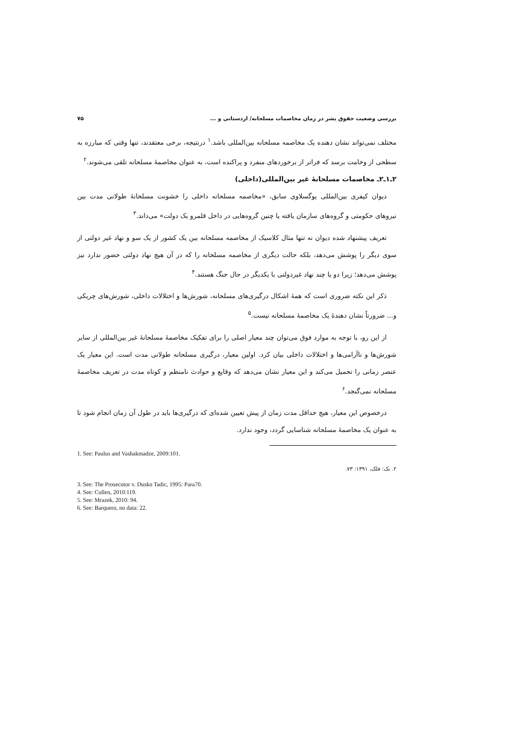بررسی وضعیت حقوق بشر در زمان مخاصمات مسلحانه/ اردستانی و ... ۷۵
مختلف نمی‌تواند نشان دهنده یک مخاصمه مسلحانه بین‌المللی باشد.<sup>۱</sup> درنتیجه، برخی معتقدند، تنها وقتی که مبارزه به سطحی از وخامت برسد که فراتر از برخوردهای منفرد و پراکنده است، به عنوان مخاصمهٔ مسلحانه تلقی می‌شوند.<sup>۲</sup>
۲ـ۱ـ۲ـ مخاصمات مسلحانهٔ غیر بین‌المللی(داخلی)
دیوان کیفری بین‌المللی یوگسلاوی سابق، «مخاصمه مسلحانه داخلی را خشونت مسلحانهٔ طولانی مدت بین نیروهای حکومتی و گروه‌های سازمان یافته یا چنین گروه‌هایی در داخل قلمرو یک دولت» می‌داند.<sup>۳</sup>
تعریف پیشنهاد شده دیوان نه تنها مثال کلاسیک از مخاصمه مسلحانه بین یک کشور از یک سو و نهاد غیر دولتی از سوی دیگر را پوشش می‌دهد، بلکه حالت دیگری از مخاصمه مسلحانه را که در آن هیچ نهاد دولتی حضور ندارد نیز پوشش می‌دهد؛ زیرا دو یا چند نهاد غیردولتی با یکدیگر در حال جنگ هستند.<sup>۴</sup>
ذکر این نکته ضروری است که همهٔ اشکال درگیری‌های مسلحانه، شورش‌ها و اختلالات داخلی، شورش‌های چریکی و... ضرورتاً نشان دهندهٔ یک مخاصمهٔ مسلحانه نیست.<sup>۵</sup>
از این رو، با توجه به موارد فوق می‌توان چند معیار اصلی را برای تفکیک مخاصمهٔ مسلحانهٔ غیر بین‌المللی از سایر شورش‌ها و ناآرامی‌ها و اختلالات داخلی بیان کرد. اولین معیار، درگیری مسلحانه طولانی مدت است. این معیار یک عنصر زمانی را تحمیل می‌کند و این معیار نشان می‌دهد که وقایع و حوادث نامنظم و کوتاه مدت در تعریف مخاصمهٔ مسلحانه نمی‌گنجد.<sup>۶</sup>
درخصوص این معیار، هیچ حداقل مدت زمان از پیش تعیین شده‌ای که درگیری‌ها باید در طول آن زمان انجام شود تا به عنوان یک مخاصمهٔ مسلحانه شناسایی گردد، وجود ندارد.
1. See: Paulus and Vashakmadze, 2009:101.
۲. نک: فلک، ۱۳۹۱: ۷۳.
3. See: The Prosecutor v. Dusko Tadic, 1995: Para70.
4. See: Cullen, 2010:119.
5. See: Mrazek, 2010: 94.
6. See: Barquero, no data: 22.